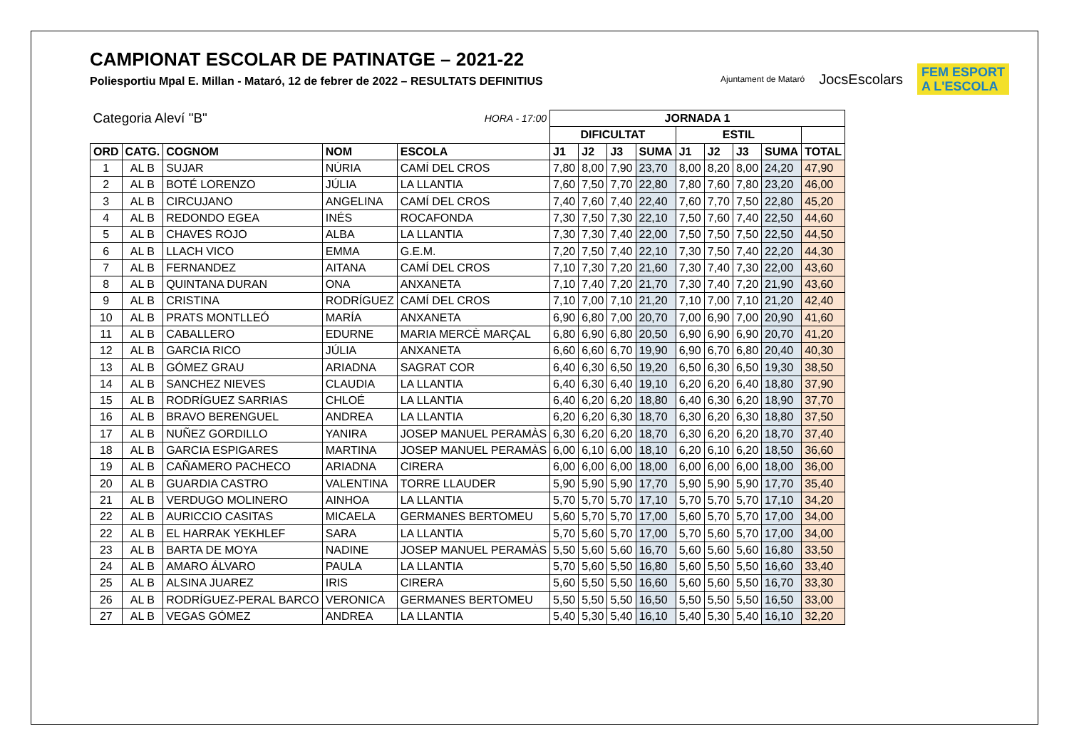CAMPIONAT ESCOLAR DE PATINATGE – 2021-22
Poliesportiu Mpal E. Millan - Mataró, 12 de febrer de 2022 – RESULTATS DEFINITIUS
Ajuntament de Mataró JocsEscolars FEM ESPORT
A L'ESCOLA
| Categoria Aleví "B" | | | | HORA - 17:00 | JORNADA 1 | | | | | | | | |
| | | | | | DIFICULTAT | | | | ESTIL | | | | |
| ORD | CATG. | COGNOM | NOM | ESCOLA | J1 | J2 | J3 | SUMA | J1 | J2 | J3 | SUMA | TOTAL |
| 1 | AL B | SUJAR | NÚRIA | CAMÍ DEL CROS | 7,80 | 8,00 | 7,90 | 23,70 | 8,00 | 8,20 | 8,00 | 24,20 | 47,90 |
| 2 | AL B | BOTÉ LORENZO | JÚLIA | LA LLANTIA | 7,60 | 7,50 | 7,70 | 22,80 | 7,80 | 7,60 | 7,80 | 23,20 | 46,00 |
| 3 | AL B | CIRCUJANO | ANGELINA | CAMÍ DEL CROS | 7,40 | 7,60 | 7,40 | 22,40 | 7,60 | 7,70 | 7,50 | 22,80 | 45,20 |
| 4 | AL B | REDONDO EGEA | INÉS | ROCAFONDA | 7,30 | 7,50 | 7,30 | 22,10 | 7,50 | 7,60 | 7,40 | 22,50 | 44,60 |
| 5 | AL B | CHAVES ROJO | ALBA | LA LLANTIA | 7,30 | 7,30 | 7,40 | 22,00 | 7,50 | 7,50 | 7,50 | 22,50 | 44,50 |
| 6 | AL B | LLACH VICO | EMMA | G.E.M. | 7,20 | 7,50 | 7,40 | 22,10 | 7,30 | 7,50 | 7,40 | 22,20 | 44,30 |
| 7 | AL B | FERNANDEZ | AITANA | CAMÍ DEL CROS | 7,10 | 7,30 | 7,20 | 21,60 | 7,30 | 7,40 | 7,30 | 22,00 | 43,60 |
| 8 | AL B | QUINTANA DURAN | ONA | ANXANETA | 7,10 | 7,40 | 7,20 | 21,70 | 7,30 | 7,40 | 7,20 | 21,90 | 43,60 |
| 9 | AL B | CRISTINA | RODRÍGUEZ | CAMÍ DEL CROS | 7,10 | 7,00 | 7,10 | 21,20 | 7,10 | 7,00 | 7,10 | 21,20 | 42,40 |
| 10 | AL B | PRATS MONTLLEÓ | MARÍA | ANXANETA | 6,90 | 6,80 | 7,00 | 20,70 | 7,00 | 6,90 | 7,00 | 20,90 | 41,60 |
| 11 | AL B | CABALLERO | EDURNE | MARIA MERCÈ MARÇAL | 6,80 | 6,90 | 6,80 | 20,50 | 6,90 | 6,90 | 6,90 | 20,70 | 41,20 |
| 12 | AL B | GARCIA RICO | JÚLIA | ANXANETA | 6,60 | 6,60 | 6,70 | 19,90 | 6,90 | 6,70 | 6,80 | 20,40 | 40,30 |
| 13 | AL B | GÓMEZ GRAU | ARIADNA | SAGRAT COR | 6,40 | 6,30 | 6,50 | 19,20 | 6,50 | 6,30 | 6,50 | 19,30 | 38,50 |
| 14 | AL B | SANCHEZ NIEVES | CLAUDIA | LA LLANTIA | 6,40 | 6,30 | 6,40 | 19,10 | 6,20 | 6,20 | 6,40 | 18,80 | 37,90 |
| 15 | AL B | RODRÍGUEZ SARRIAS | CHLOÉ | LA LLANTIA | 6,40 | 6,20 | 6,20 | 18,80 | 6,40 | 6,30 | 6,20 | 18,90 | 37,70 |
| 16 | AL B | BRAVO BERENGUEL | ANDREA | LA LLANTIA | 6,20 | 6,20 | 6,30 | 18,70 | 6,30 | 6,20 | 6,30 | 18,80 | 37,50 |
| 17 | AL B | NUÑEZ GORDILLO | YANIRA | JOSEP MANUEL PERAMÀS | 6,30 | 6,20 | 6,20 | 18,70 | 6,30 | 6,20 | 6,20 | 18,70 | 37,40 |
| 18 | AL B | GARCIA ESPIGARES | MARTINA | JOSEP MANUEL PERAMÀS | 6,00 | 6,10 | 6,00 | 18,10 | 6,20 | 6,10 | 6,20 | 18,50 | 36,60 |
| 19 | AL B | CAÑAMERO PACHECO | ARIADNA | CIRERA | 6,00 | 6,00 | 6,00 | 18,00 | 6,00 | 6,00 | 6,00 | 18,00 | 36,00 |
| 20 | AL B | GUARDIA CASTRO | VALENTINA | TORRE LLAUDER | 5,90 | 5,90 | 5,90 | 17,70 | 5,90 | 5,90 | 5,90 | 17,70 | 35,40 |
| 21 | AL B | VERDUGO MOLINERO | AINHOA | LA LLANTIA | 5,70 | 5,70 | 5,70 | 17,10 | 5,70 | 5,70 | 5,70 | 17,10 | 34,20 |
| 22 | AL B | AURICCIO CASITAS | MICAELA | GERMANES BERTOMEU | 5,60 | 5,70 | 5,70 | 17,00 | 5,60 | 5,70 | 5,70 | 17,00 | 34,00 |
| 22 | AL B | EL HARRAK YEKHLEF | SARA | LA LLANTIA | 5,70 | 5,60 | 5,70 | 17,00 | 5,70 | 5,60 | 5,70 | 17,00 | 34,00 |
| 23 | AL B | BARTA DE MOYA | NADINE | JOSEP MANUEL PERAMÀS | 5,50 | 5,60 | 5,60 | 16,70 | 5,60 | 5,60 | 5,60 | 16,80 | 33,50 |
| 24 | AL B | AMARO ÁLVARO | PAULA | LA LLANTIA | 5,70 | 5,60 | 5,50 | 16,80 | 5,60 | 5,50 | 5,50 | 16,60 | 33,40 |
| 25 | AL B | ALSINA JUAREZ | IRIS | CIRERA | 5,60 | 5,50 | 5,50 | 16,60 | 5,60 | 5,60 | 5,50 | 16,70 | 33,30 |
| 26 | AL B | RODRÍGUEZ-PERAL BARCO | VERONICA | GERMANES BERTOMEU | 5,50 | 5,50 | 5,50 | 16,50 | 5,50 | 5,50 | 5,50 | 16,50 | 33,00 |
| 27 | AL B | VEGAS GÓMEZ | ANDREA | LA LLANTIA | 5,40 | 5,30 | 5,40 | 16,10 | 5,40 | 5,30 | 5,40 | 16,10 | 32,20 |